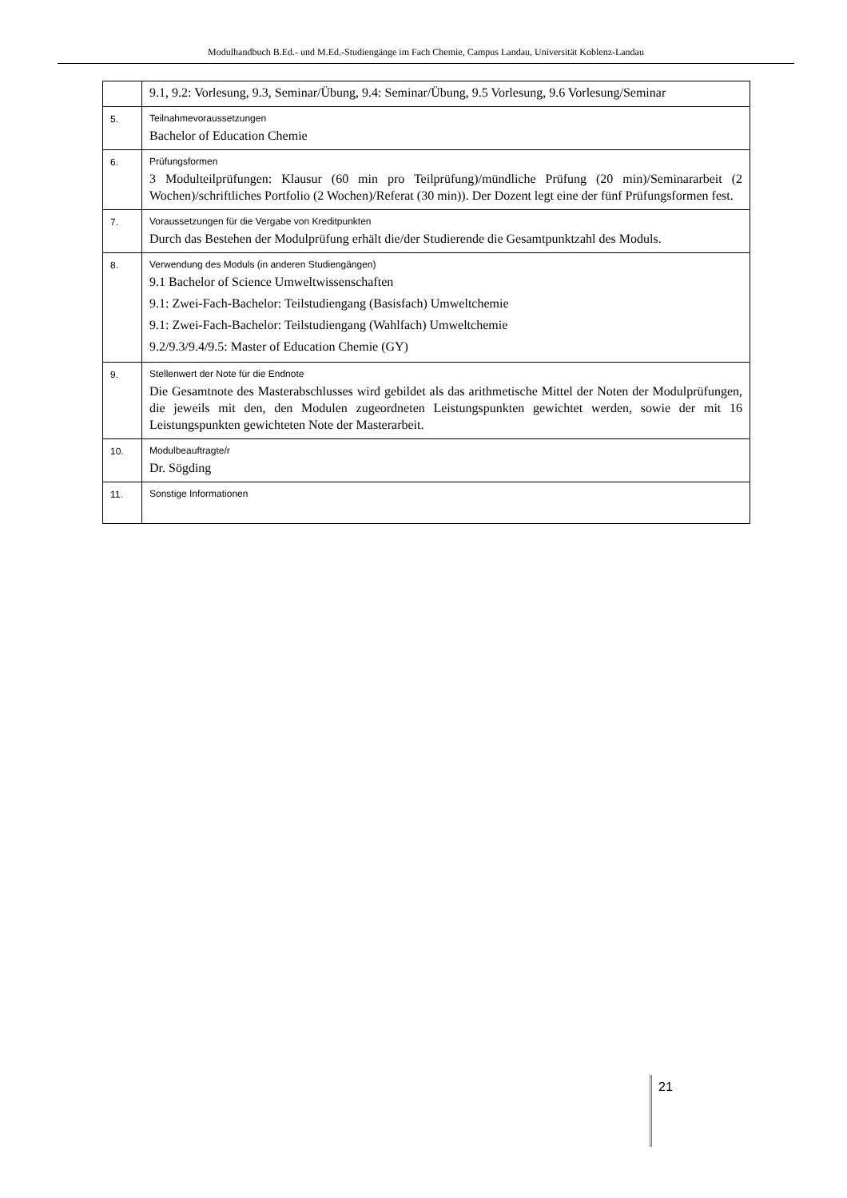Modulhandbuch B.Ed.- und M.Ed.-Studiengänge im Fach Chemie, Campus Landau, Universität Koblenz-Landau
| | 9.1, 9.2: Vorlesung, 9.3, Seminar/Übung, 9.4: Seminar/Übung, 9.5 Vorlesung, 9.6 Vorlesung/Seminar |
| 5. | Teilnahmevoraussetzungen Bachelor of Education Chemie |
| 6. | Prüfungsformen 3 Modulteilprüfungen: Klausur (60 min pro Teilprüfung)/mündliche Prüfung (20 min)/Seminararbeit (2 Wochen)/schriftliches Portfolio (2 Wochen)/Referat (30 min)). Der Dozent legt eine der fünf Prüfungsformen fest. |
| 7. | Voraussetzungen für die Vergabe von Kreditpunkten Durch das Bestehen der Modulprüfung erhält die/der Studierende die Gesamtpunktzahl des Moduls. |
| 8. | Verwendung des Moduls (in anderen Studiengängen) 9.1 Bachelor of Science Umweltwissenschaften 9.1: Zwei-Fach-Bachelor: Teilstudiengang (Basisfach) Umweltchemie 9.1: Zwei-Fach-Bachelor: Teilstudiengang (Wahlfach) Umweltchemie 9.2/9.3/9.4/9.5: Master of Education Chemie (GY) |
| 9. | Stellenwert der Note für die Endnote Die Gesamtnote des Masterabschlusses wird gebildet als das arithmetische Mittel der Noten der Modulprüfungen, die jeweils mit den, den Modulen zugeordneten Leistungspunkten gewichtet werden, sowie der mit 16 Leistungspunkten gewichteten Note der Masterarbeit. |
| 10. | Modulbeauftragte/r Dr. Sögding |
| 11. | Sonstige Informationen |
21